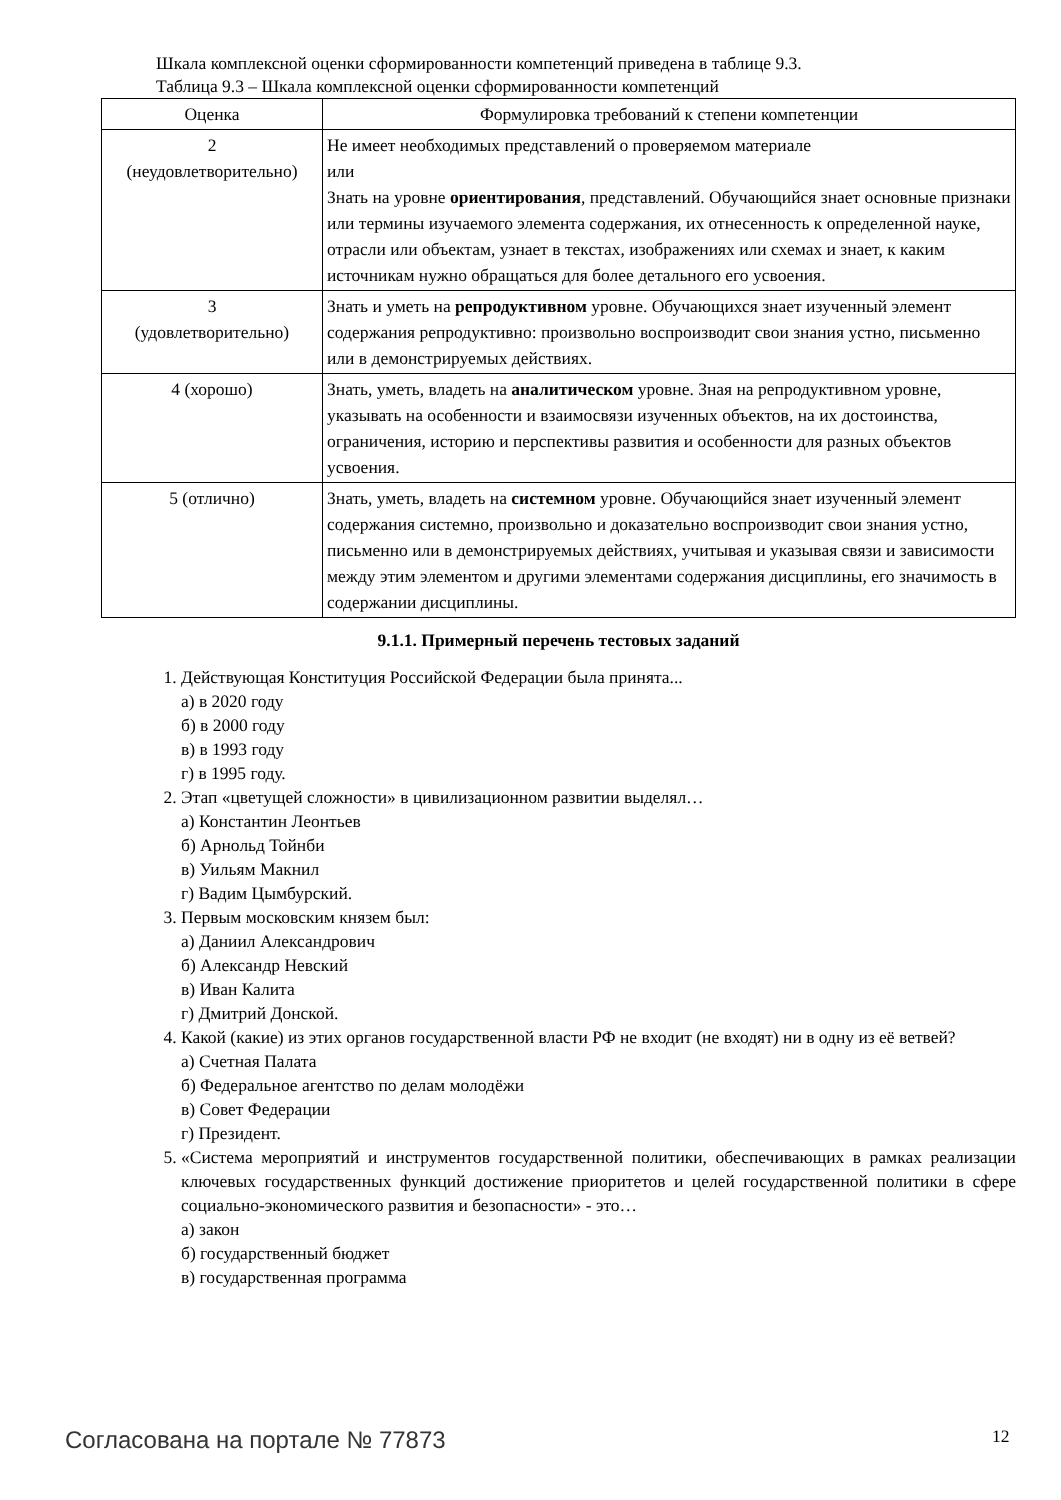Шкала комплексной оценки сформированности компетенций приведена в таблице 9.3.
Таблица 9.3 – Шкала комплексной оценки сформированности компетенций
| Оценка | Формулировка требований к степени компетенции |
| --- | --- |
| 2 (неудовлетворительно) | Не имеет необходимых представлений о проверяемом материале или Знать на уровне ориентирования , представлений. Обучающийся знает основные признаки или термины изучаемого элемента содержания, их отнесенность к определенной науке, отрасли или объектам, узнает в текстах, изображениях или схемах и знает, к каким источникам нужно обращаться для более детального его усвоения. |
| 3 (удовлетворительно) | Знать и уметь на репродуктивном уровне. Обучающихся знает изученный элемент содержания репродуктивно: произвольно воспроизводит свои знания устно, письменно или в демонстрируемых действиях. |
| 4 (хорошо) | Знать, уметь, владеть на аналитическом уровне. Зная на репродуктивном уровне, указывать на особенности и взаимосвязи изученных объектов, на их достоинства, ограничения, историю и перспективы развития и особенности для разных объектов усвоения. |
| 5 (отлично) | Знать, уметь, владеть на системном уровне. Обучающийся знает изученный элемент содержания системно, произвольно и доказательно воспроизводит свои знания устно, письменно или в демонстрируемых действиях, учитывая и указывая связи и зависимости между этим элементом и другими элементами содержания дисциплины, его значимость в содержании дисциплины. |
9.1.1. Примерный перечень тестовых заданий
1. Действующая Конституция Российской Федерации была принята...
а) в 2020 году
б) в 2000 году
в) в 1993 году
г) в 1995 году.
2. Этап «цветущей сложности» в цивилизационном развитии выделял…
а) Константин Леонтьев
б) Арнольд Тойнби
в) Уильям Макнил
г) Вадим Цымбурский.
3. Первым московским князем был:
а) Даниил Александрович
б) Александр Невский
в) Иван Калита
г) Дмитрий Донской.
4. Какой (какие) из этих органов государственной власти РФ не входит (не входят) ни в одну из её ветвей?
а) Счетная Палата
б) Федеральное агентство по делам молодёжи
в) Совет Федерации
г) Президент.
5. «Система мероприятий и инструментов государственной политики, обеспечивающих в рамках реализации ключевых государственных функций достижение приоритетов и целей государственной политики в сфере социально-экономического развития и безопасности» - это…
а) закон
б) государственный бюджет
в) государственная программа
Согласована на портале № 77873 12